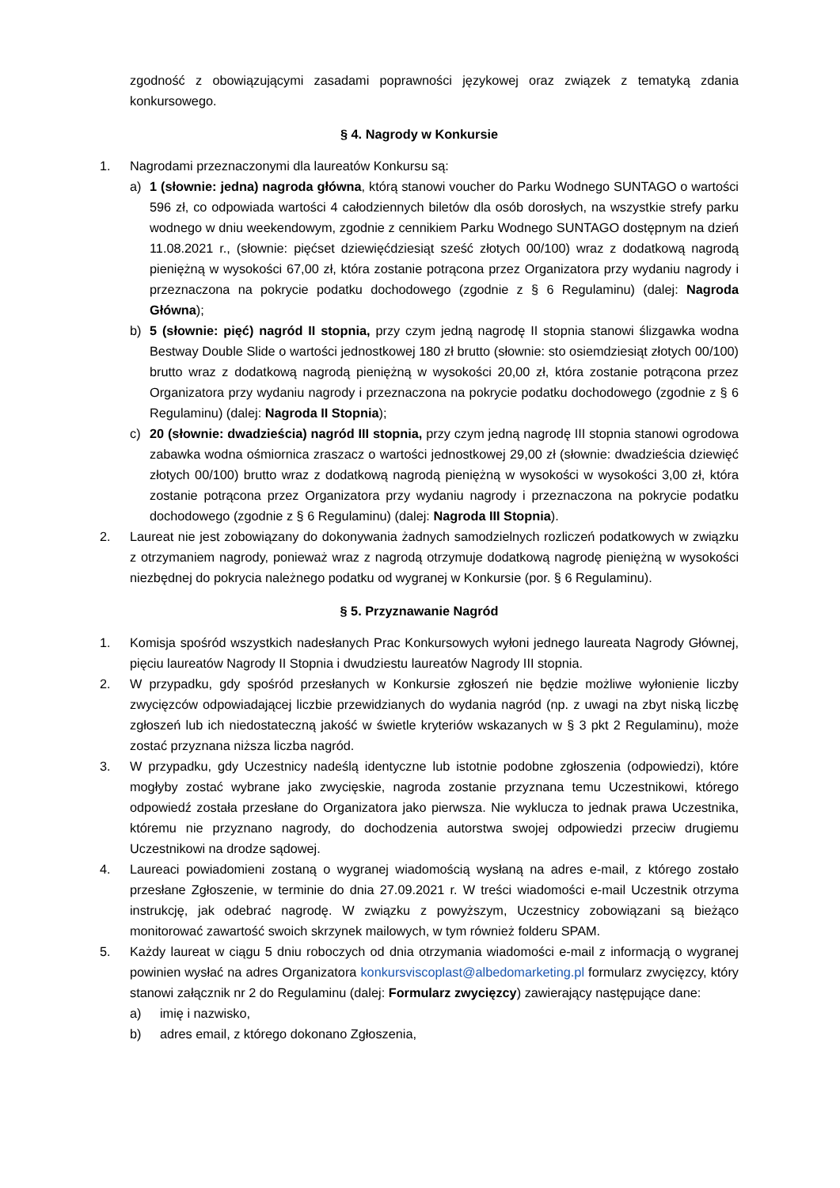zgodność z obowiązującymi zasadami poprawności językowej oraz związek z tematyką zdania konkursowego.
§ 4. Nagrody w Konkursie
1. Nagrodami przeznaczonymi dla laureatów Konkursu są:
a) 1 (słownie: jedna) nagroda główna, którą stanowi voucher do Parku Wodnego SUNTAGO o wartości 596 zł, co odpowiada wartości 4 całodziennych biletów dla osób dorosłych, na wszystkie strefy parku wodnego w dniu weekendowym, zgodnie z cennikiem Parku Wodnego SUNTAGO dostępnym na dzień 11.08.2021 r., (słownie: pięćset dziewięćdziesiąt sześć złotych 00/100) wraz z dodatkową nagrodą pieniężną w wysokości 67,00 zł, która zostanie potrącona przez Organizatora przy wydaniu nagrody i przeznaczona na pokrycie podatku dochodowego (zgodnie z § 6 Regulaminu) (dalej: Nagroda Główna);
b) 5 (słownie: pięć) nagród II stopnia, przy czym jedną nagrodę II stopnia stanowi ślizgawka wodna Bestway Double Slide o wartości jednostkowej 180 zł brutto (słownie: sto osiemdziesiąt złotych 00/100) brutto wraz z dodatkową nagrodą pieniężną w wysokości 20,00 zł, która zostanie potrącona przez Organizatora przy wydaniu nagrody i przeznaczona na pokrycie podatku dochodowego (zgodnie z § 6 Regulaminu) (dalej: Nagroda II Stopnia);
c) 20 (słownie: dwadzieścia) nagród III stopnia, przy czym jedną nagrodę III stopnia stanowi ogrodowa zabawka wodna ośmiornica zraszacz o wartości jednostkowej 29,00 zł (słownie: dwadzieścia dziewięć złotych 00/100) brutto wraz z dodatkową nagrodą pieniężną w wysokości w wysokości 3,00 zł, która zostanie potrącona przez Organizatora przy wydaniu nagrody i przeznaczona na pokrycie podatku dochodowego (zgodnie z § 6 Regulaminu) (dalej: Nagroda III Stopnia).
2. Laureat nie jest zobowiązany do dokonywania żadnych samodzielnych rozliczeń podatkowych w związku z otrzymaniem nagrody, ponieważ wraz z nagrodą otrzymuje dodatkową nagrodę pieniężną w wysokości niezbędnej do pokrycia należnego podatku od wygranej w Konkursie (por. § 6 Regulaminu).
§ 5. Przyznawanie Nagród
1. Komisja spośród wszystkich nadesłanych Prac Konkursowych wyłoni jednego laureata Nagrody Głównej, pięciu laureatów Nagrody II Stopnia i dwudziestu laureatów Nagrody III stopnia.
2. W przypadku, gdy spośród przesłanych w Konkursie zgłoszeń nie będzie możliwe wyłonienie liczby zwycięzców odpowiadającej liczbie przewidzianych do wydania nagród (np. z uwagi na zbyt niską liczbę zgłoszeń lub ich niedostateczną jakość w świetle kryteriów wskazanych w § 3 pkt 2 Regulaminu), może zostać przyznana niższa liczba nagród.
3. W przypadku, gdy Uczestnicy nadeślą identyczne lub istotnie podobne zgłoszenia (odpowiedzi), które mogłyby zostać wybrane jako zwycięskie, nagroda zostanie przyznana temu Uczestnikowi, którego odpowiedź została przesłane do Organizatora jako pierwsza. Nie wyklucza to jednak prawa Uczestnika, któremu nie przyznano nagrody, do dochodzenia autorstwa swojej odpowiedzi przeciw drugiemu Uczestnikowi na drodze sądowej.
4. Laureaci powiadomieni zostaną o wygranej wiadomością wysłaną na adres e-mail, z którego zostało przesłane Zgłoszenie, w terminie do dnia 27.09.2021 r. W treści wiadomości e-mail Uczestnik otrzyma instrukcję, jak odebrać nagrodę. W związku z powyższym, Uczestnicy zobowiązani są bieżąco monitorować zawartość swoich skrzynek mailowych, w tym również folderu SPAM.
5. Każdy laureat w ciągu 5 dniu roboczych od dnia otrzymania wiadomości e-mail z informacją o wygranej powinien wysłać na adres Organizatora konkursviscoplast@albedomarketing.pl formularz zwycięzcy, który stanowi załącznik nr 2 do Regulaminu (dalej: Formularz zwycięzcy) zawierający następujące dane:
a) imię i nazwisko,
b) adres email, z którego dokonano Zgłoszenia,